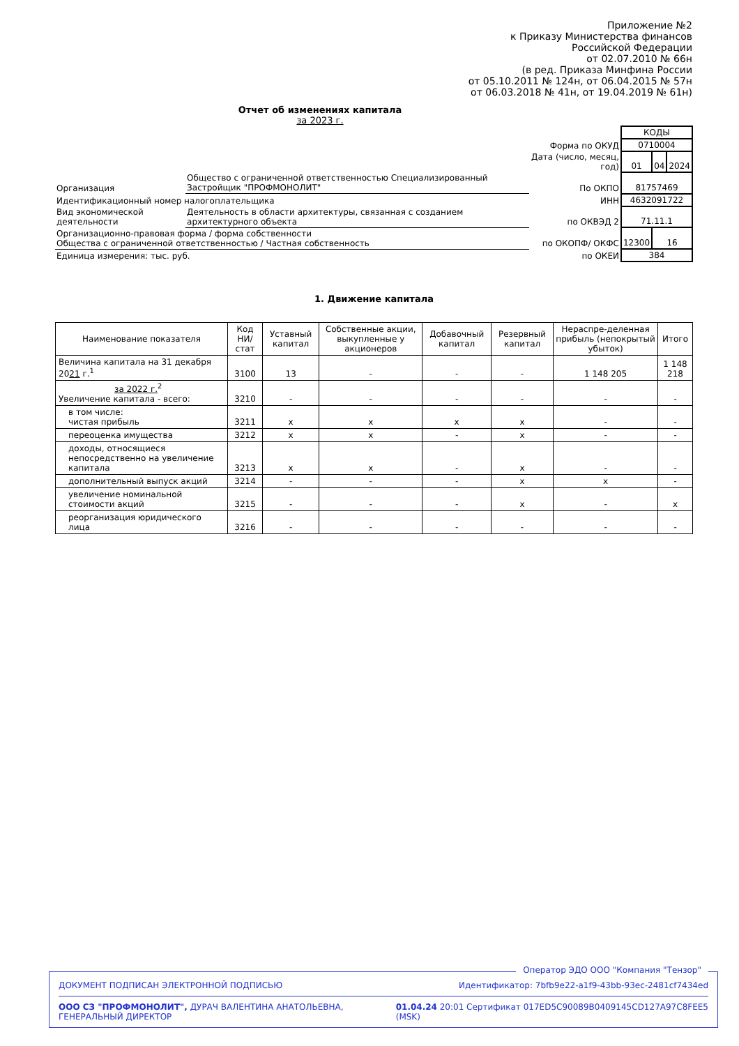Приложение №2
к Приказу Министерства финансов
Российской Федерации
от 02.07.2010 № 66н
(в ред. Приказа Минфина России
от 05.10.2011 № 124н, от 06.04.2015 № 57н
от 06.03.2018 № 41н, от 19.04.2019 № 61н)
Отчет об изменениях капитала
за 2023 г.
| | | | КОДЫ | | |
| | | Форма по ОКУД | 0710004 | | |
| | | Дата (число, месяц, год) | 01 | 04 | 2024 |
| Организация | Общество с ограниченной ответственностью Специализированный Застройщик "ПРОФМОНОЛИТ" | По ОКПО | 81757469 | | |
| Идентификационный номер налогоплательщика | | ИНН | 4632091722 | | |
| Вид экономической деятельности | Деятельность в области архитектуры, связанная с созданием архитектурного объекта | по ОКВЭД 2 | 71.11.1 | | |
| Организационно-правовая форма / форма собственности Общества с ограниченной ответственностью / Частная собственность | | по ОКОПФ/ ОКФС | 12300 | 16 | |
| Единица измерения: тыс. руб. | | по ОКЕИ | 384 | | |
1. Движение капитала
| Наименование показателя | Код НИ/ стат | Уставный капитал | Собственные акции, выкупленные у акционеров | Добавочный капитал | Резервный капитал | Нераспре-деленная прибыль (непокрытый убыток) | Итого |
| --- | --- | --- | --- | --- | --- | --- | --- |
| Величина капитала на 31 декабря 20 21 г.<sup>1</sup> | 3100 | 13 | - | - | - | 1 148 205 | 1 148 218 |
| за 2022 г.<sup>2</sup> Увеличение капитала - всего: | 3210 | - | - | - | - | - | - |
| в том числе: чистая прибыль | 3211 | x | x | x | x | - | - |
| переоценка имущества | 3212 | x | x | - | x | - | - |
| доходы, относящиеся непосредственно на увеличение капитала | 3213 | x | x | - | x | - | - |
| дополнительный выпуск акций | 3214 | - | - | - | x | x | - |
| увеличение номинальной стоимости акций | 3215 | - | - | - | x | - | x |
| реорганизация юридического лица | 3216 | - | - | - | - | - | - |
Оператор ЭДО ООО "Компания "Тензор"
ДОКУМЕНТ ПОДПИСАН ЭЛЕКТРОННОЙ ПОДПИСЬЮ Идентификатор: 7bfb9e22-a1f9-43bb-93ec-2481cf7434ed
ООО СЗ "ПРОФМОНОЛИТ", ДУРАЧ ВАЛЕНТИНА АНАТОЛЬЕВНА, ГЕНЕРАЛЬНЫЙ ДИРЕКТОР 01.04.24 20:01
(MSK) Сертификат 017ED5C90089B0409145CD127A97C8FEE5